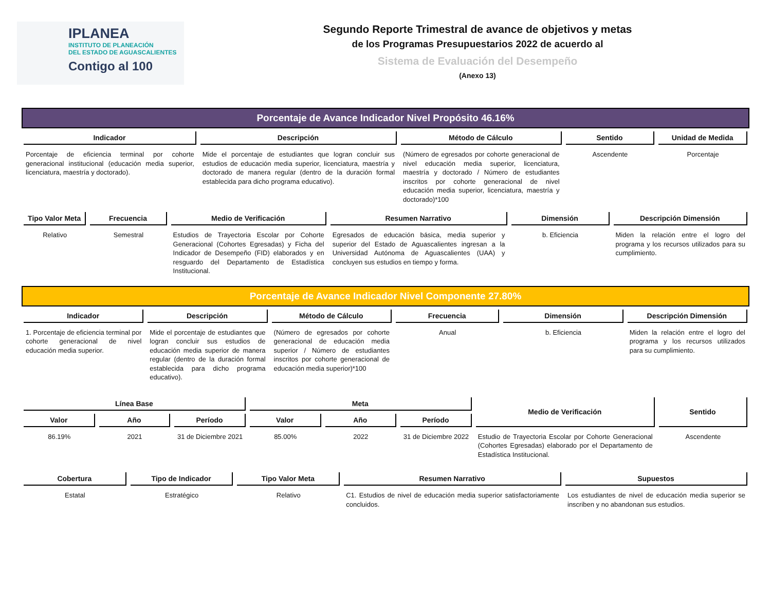IPLANEA
INSTITUTO DE PLANEACIÓN
DEL ESTADO DE AGUASCALIENTES
Contigo al 100
Segundo Reporte Trimestral de avance de objetivos y metas
de los Programas Presupuestarios 2022 de acuerdo al
Sistema de Evaluación del Desempeño
(Anexo 13)
Porcentaje de Avance Indicador Nivel Propósito 46.16%
| Indicador | Descripción | Método de Cálculo | Sentido | Unidad de Medida |
| --- | --- | --- | --- | --- |
| Porcentaje de eficiencia terminal por cohorte generacional institucional (educación media superior, licenciatura, maestría y doctorado). | Mide el porcentaje de estudiantes que logran concluir sus estudios de educación media superior, licenciatura, maestría y doctorado de manera regular (dentro de la duración formal establecida para dicho programa educativo). | (Número de egresados por cohorte generacional de nivel educación media superior, licenciatura, maestría y doctorado / Número de estudiantes inscritos por cohorte generacional de nivel educación media superior, licenciatura, maestría y doctorado)*100 | Ascendente | Porcentaje |
| Tipo Valor Meta | Frecuencia | Medio de Verificación | Resumen Narrativo | Dimensión | Descripción Dimensión |
| --- | --- | --- | --- | --- | --- |
| Relativo | Semestral | Estudios de Trayectoria Escolar por Cohorte Generacional (Cohortes Egresadas) y Ficha del Indicador de Desempeño (FID) elaborados y en resguardo del Departamento de Estadística Institucional. | Egresados de educación básica, media superior y superior del Estado de Aguascalientes ingresan a la Universidad Autónoma de Aguascalientes (UAA) y concluyen sus estudios en tiempo y forma. | b. Eficiencia | Miden la relación entre el logro del programa y los recursos utilizados para su cumplimiento. |
Porcentaje de Avance Indicador Nivel Componente 27.80%
| Indicador | Descripción | Método de Cálculo | Frecuencia | Dimensión | Descripción Dimensión |
| --- | --- | --- | --- | --- | --- |
| 1. Porcentaje de eficiencia terminal por cohorte generacional de nivel educación media superior. | Mide el porcentaje de estudiantes que logran concluir sus estudios de educación media superior de manera regular (dentro de la duración formal establecida para dicho programa educativo). | (Número de egresados por cohorte generacional de educación media superior / Número de estudiantes inscritos por cohorte generacional de educación media superior)*100 | Anual | b. Eficiencia | Miden la relación entre el logro del programa y los recursos utilizados para su cumplimiento. |
| Línea Base | | | Meta | | | Medio de Verificación | Sentido |
| --- | --- | --- | --- | --- | --- | --- | --- |
| Valor | Año | Período | Valor | Año | Período | | |
| 86.19% | 2021 | 31 de Diciembre 2021 | 85.00% | 2022 | 31 de Diciembre 2022 | Estudio de Trayectoria Escolar por Cohorte Generacional (Cohortes Egresadas) elaborado por el Departamento de Estadística Institucional. | Ascendente |
| Cobertura | Tipo de Indicador | Tipo Valor Meta | Resumen Narrativo | Supuestos |
| --- | --- | --- | --- | --- |
| Estatal | Estratégico | Relativo | C1. Estudios de nivel de educación media superior satisfactoriamente concluidos. | Los estudiantes de nivel de educación media superior se inscriben y no abandonan sus estudios. |